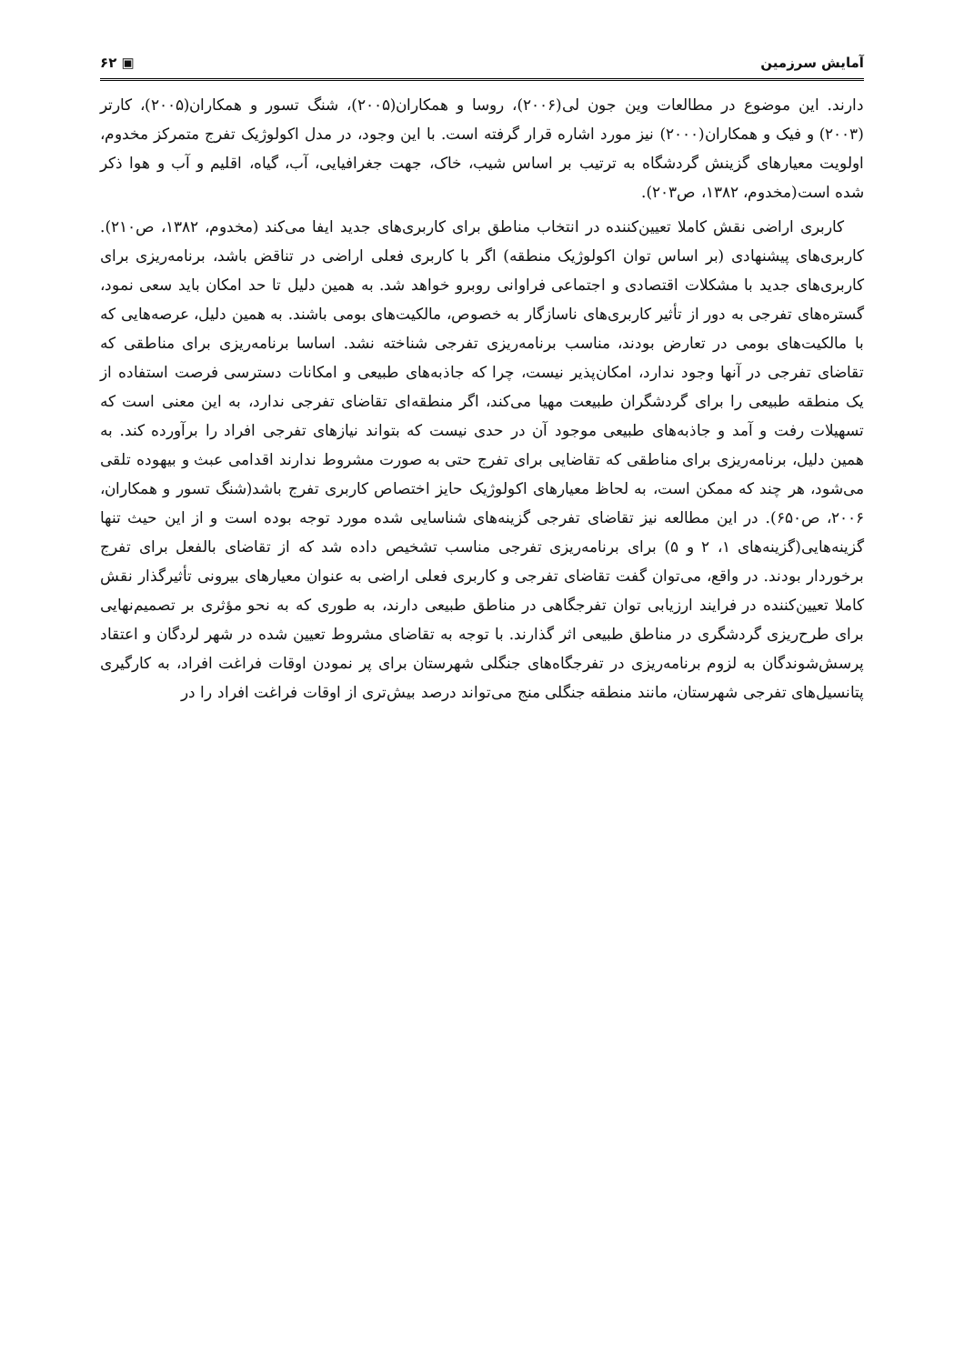آمایش سرزمین ▣ ۶۲
دارند. این موضوع در مطالعات وین جون لی(۲۰۰۶)، روسا و همکاران(۲۰۰۵)، شنگ تسور و همکاران(۲۰۰۵)، کارتر (۲۰۰۳) و فیک و همکاران(۲۰۰۰) نیز مورد اشاره قرار گرفته است. با این وجود، در مدل اکولوژیک تفرج متمرکز مخدوم، اولویت معیارهای گزینش گردشگاه به ترتیب بر اساس شیب، خاک، جهت جغرافیایی، آب، گیاه، اقلیم و آب و هوا ذکر شده است(مخدوم، ۱۳۸۲، ص۲۰۳).
کاربری اراضی نقش کاملا تعیین‌کننده در انتخاب مناطق برای کاربری‌های جدید ایفا می‌کند (مخدوم، ۱۳۸۲، ص۲۱۰). کاربری‌های پیشنهادی (بر اساس توان اکولوژیک منطقه) اگر با کاربری فعلی اراضی در تناقض باشد، برنامه‌ریزی برای کاربری‌های جدید با مشکلات اقتصادی و اجتماعی فراوانی روبرو خواهد شد. به همین دلیل تا حد امکان باید سعی نمود، گستره‌های تفرجی به دور از تأثیر کاربری‌های ناسازگار به خصوص، مالکیت‌های بومی باشند. به همین دلیل، عرصه‌هایی که با مالکیت‌های بومی در تعارض بودند، مناسب برنامه‌ریزی تفرجی شناخته نشد. اساسا برنامه‌ریزی برای مناطقی که تقاضای تفرجی در آنها وجود ندارد، امکان‌پذیر نیست، چرا که جاذبه‌های طبیعی و امکانات دسترسی فرصت استفاده از یک منطقه طبیعی را برای گردشگران طبیعت مهیا می‌کند، اگر منطقه‌ای تقاضای تفرجی ندارد، به این معنی است که تسهیلات رفت و آمد و جاذبه‌های طبیعی موجود آن در حدی نیست که بتواند نیازهای تفرجی افراد را برآورده کند. به همین دلیل، برنامه‌ریزی برای مناطقی که تقاضایی برای تفرج حتی به صورت مشروط ندارند اقدامی عبث و بیهوده تلقی می‌شود، هر چند که ممکن است، به لحاظ معیارهای اکولوژیک حایز اختصاص کاربری تفرج باشد(شنگ تسور و همکاران، ۲۰۰۶، ص۶۵۰). در این مطالعه نیز تقاضای تفرجی گزینه‌های شناسایی شده مورد توجه بوده است و از این حیث تنها گزینه‌هایی(گزینه‌های ۱، ۲ و ۵) برای برنامه‌ریزی تفرجی مناسب تشخیص داده شد که از تقاضای بالفعل برای تفرج برخوردار بودند. در واقع، می‌توان گفت تقاضای تفرجی و کاربری فعلی اراضی به عنوان معیارهای بیرونی تأثیرگذار نقش کاملا تعیین‌کننده در فرایند ارزیابی توان تفرجگاهی در مناطق طبیعی دارند، به طوری که به نحو مؤثری بر تصمیم‌نهایی برای طرح‌ریزی گردشگری در مناطق طبیعی اثر گذارند. با توجه به تقاضای مشروط تعیین شده در شهر لردگان و اعتقاد پرسش‌شوندگان به لزوم برنامه‌ریزی در تفرجگاه‌های جنگلی شهرستان برای پر نمودن اوقات فراغت افراد، به کارگیری پتانسیل‌های تفرجی شهرستان، مانند منطقه جنگلی منج می‌تواند درصد بیش‌تری از اوقات فراغت افراد را در